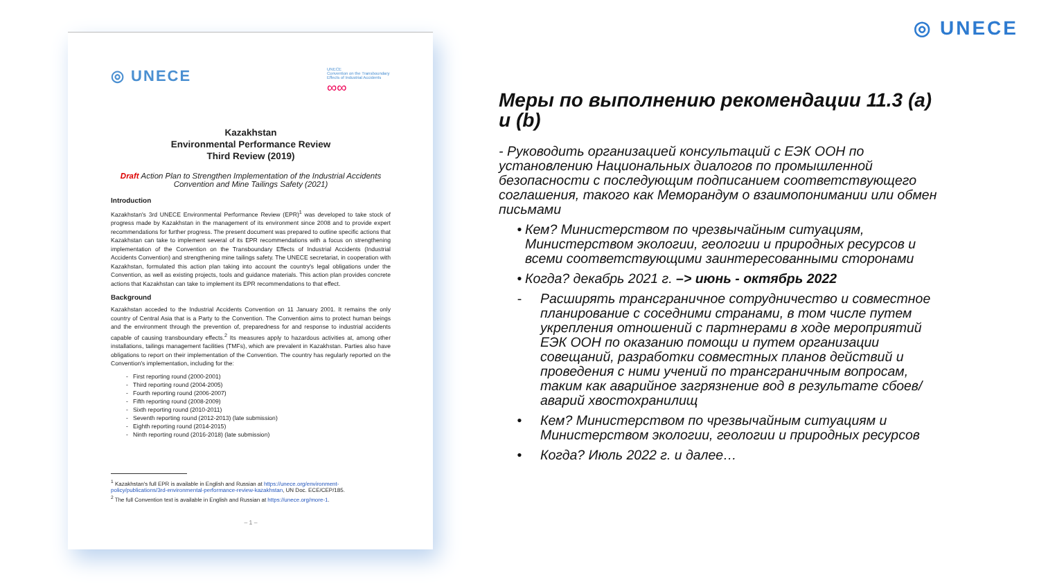◎ UNECE
◎ UNECE
UNECE
Convention on the Transboundary Effects of Industrial Accidents
∞∞
Kazakhstan
Environmental Performance Review
Third Review (2019)
Draft Action Plan to Strengthen Implementation of the Industrial Accidents Convention and Mine Tailings Safety (2021)
Introduction
Kazakhstan's 3rd UNECE Environmental Performance Review (EPR)<sup>1</sup> was developed to take stock of progress made by Kazakhstan in the management of its environment since 2008 and to provide expert recommendations for further progress. The present document was prepared to outline specific actions that Kazakhstan can take to implement several of its EPR recommendations with a focus on strengthening implementation of the Convention on the Transboundary Effects of Industrial Accidents (Industrial Accidents Convention) and strengthening mine tailings safety. The UNECE secretariat, in cooperation with Kazakhstan, formulated this action plan taking into account the country's legal obligations under the Convention, as well as existing projects, tools and guidance materials. This action plan provides concrete actions that Kazakhstan can take to implement its EPR recommendations to that effect.
Background
Kazakhstan acceded to the Industrial Accidents Convention on 11 January 2001. It remains the only country of Central Asia that is a Party to the Convention. The Convention aims to protect human beings and the environment through the prevention of, preparedness for and response to industrial accidents capable of causing transboundary effects.<sup>2</sup> Its measures apply to hazardous activities at, among other installations, tailings management facilities (TMFs), which are prevalent in Kazakhstan. Parties also have obligations to report on their implementation of the Convention. The country has regularly reported on the Convention's implementation, including for the:
First reporting round (2000-2001)
Third reporting round (2004-2005)
Fourth reporting round (2006-2007)
Fifth reporting round (2008-2009)
Sixth reporting round (2010-2011)
Seventh reporting round (2012-2013) (late submission)
Eighth reporting round (2014-2015)
Ninth reporting round (2016-2018) (late submission)
<sup>1</sup> Kazakhstan's full EPR is available in English and Russian at https://unece.org/environment-policy/publications/3rd-environmental-performance-review-kazakhstan, UN Doc. ECE/CEP/185.
<sup>2</sup> The full Convention text is available in English and Russian at https://unece.org/more-1.
– 1 –
Меры по выполнению рекомендации 11.3 (a) и (b)
- Руководить организацией консультаций с ЕЭК ООН по установлению Национальных диалогов по промышленной безопасности с последующим подписанием соответствующего соглашения, такого как Меморандум о взаимопонимании или обмен письмами
• Кем? Министерством по чрезвычайным ситуациям, Министерством экологии, геологии и природных ресурсов и всеми соответствующими заинтересованными сторонами
• Когда? декабрь 2021 г. –> июнь - октябрь 2022
- Расширять трансграничное сотрудничество и совместное планирование с соседними странами, в том числе путем укрепления отношений с партнерами в ходе мероприятий ЕЭК ООН по оказанию помощи и путем организации совещаний, разработки совместных планов действий и проведения с ними учений по трансграничным вопросам, таким как аварийное загрязнение вод в результате сбоев/аварий хвостохранилищ
• Кем? Министерством по чрезвычайным ситуациям и Министерством экологии, геологии и природных ресурсов
• Когда? Июль 2022 г. и далее…